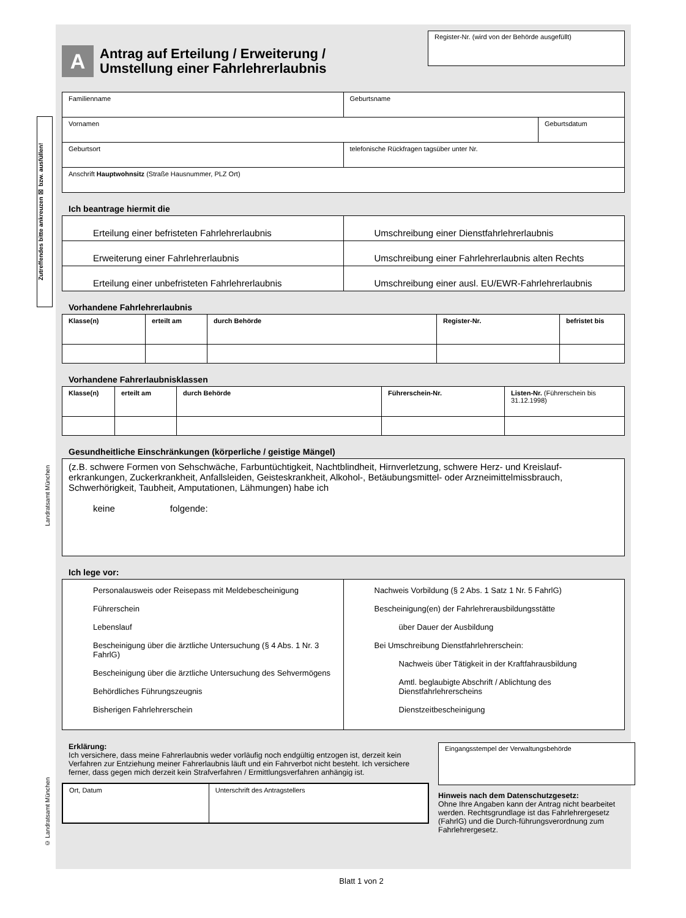Zutreffendes bitte ankreuzen ☒ bzw. ausfüllen!
Landratsamt München
© Landratsamt München
A
Antrag auf Erteilung / Erweiterung /
Umstellung einer Fahrlehrerlaubnis
Register-Nr. (wird von der Behörde ausgefüllt)
| Familienname | Geburtsname | |
| Vornamen | | Geburtsdatum |
| Geburtsort | telefonische Rückfragen tagsüber unter Nr. | |
| Anschrift Hauptwohnsitz (Straße Hausnummer, PLZ Ort) | | |
Ich beantrage hiermit die
| Erteilung einer befristeten Fahrlehrerlaubnis | Umschreibung einer Dienstfahrlehrerlaubnis |
| Erweiterung einer Fahrlehrerlaubnis | Umschreibung einer Fahrlehrerlaubnis alten Rechts |
| Erteilung einer unbefristeten Fahrlehrerlaubnis | Umschreibung einer ausl. EU/EWR-Fahrlehrerlaubnis |
Vorhandene Fahrlehrerlaubnis
| Klasse(n) | erteilt am | durch Behörde | Register-Nr. | befristet bis |
| --- | --- | --- | --- | --- |
Vorhandene Fahrerlaubnisklassen
| Klasse(n) | erteilt am | durch Behörde | Führerschein-Nr. | Listen-Nr. (Führerschein bis 31.12.1998) |
| --- | --- | --- | --- | --- |
Gesundheitliche Einschränkungen (körperliche / geistige Mängel)
| (z.B. schwere Formen von Sehschwäche, Farbuntüchtigkeit, Nachtblindheit, Hirnverletzung, schwere Herz- und Kreislauf-erkrankungen, Zuckerkrankheit, Anfallsleiden, Geisteskrankheit, Alkohol-, Betäubungsmittel- oder Arzneimittelmissbrauch, Schwerhörigkeit, Taubheit, Amputationen, Lähmungen) habe ich keine folgende: |
Ich lege vor:
| Personalausweis oder Reisepass mit Meldebescheinigung Führerschein Lebenslauf Bescheinigung über die ärztliche Untersuchung (§ 4 Abs. 1 Nr. 3 FahrlG) Bescheinigung über die ärztliche Untersuchung des Sehvermögens Behördliches Führungszeugnis Bisherigen Fahrlehrerschein | Nachweis Vorbildung (§ 2 Abs. 1 Satz 1 Nr. 5 FahrlG) Bescheinigung(en) der Fahrlehrerausbildungsstätte über Dauer der Ausbildung Bei Umschreibung Dienstfahrlehrerschein: Nachweis über Tätigkeit in der Kraftfahrausbildung Amtl. beglaubigte Abschrift / Ablichtung des Dienstfahrlehrerscheins Dienstzeitbescheinigung |
Erklärung:
Ich versichere, dass meine Fahrerlaubnis weder vorläufig noch endgültig entzogen ist, derzeit kein Verfahren zur Entziehung meiner Fahrerlaubnis läuft und ein Fahrverbot nicht besteht. Ich versichere ferner, dass gegen mich derzeit kein Strafverfahren / Ermittlungsverfahren anhängig ist.
| Ort, Datum | Unterschrift des Antragstellers |
Eingangsstempel der Verwaltungsbehörde
Hinweis nach dem Datenschutzgesetz:
Ohne Ihre Angaben kann der Antrag nicht bearbeitet werden. Rechtsgrundlage ist das Fahrlehrergesetz (FahrlG) und die Durch-führungsverordnung zum Fahrlehrergesetz.
Blatt 1 von 2